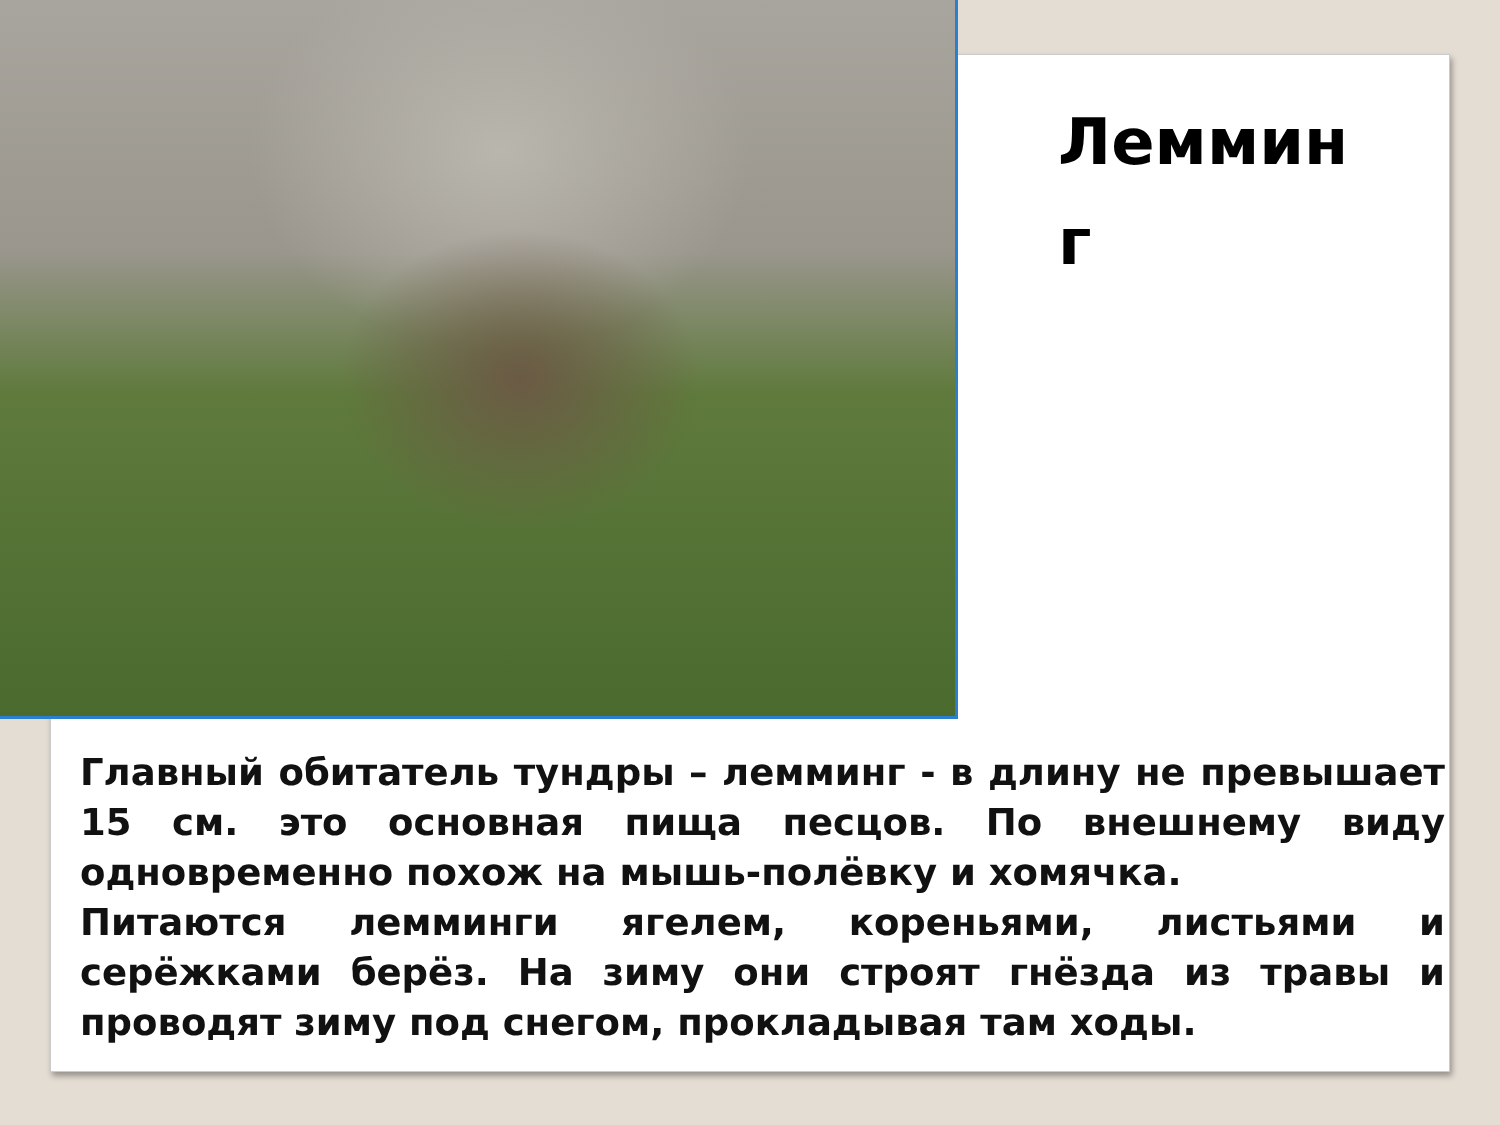Леммин г
Главный обитатель тундры – лемминг - в длину не превышает 15 см. это основная пища песцов. По внешнему виду одновременно похож на мышь-полёвку и хомячка.
Питаются лемминги ягелем, кореньями, листьями и серёжками берёз. На зиму они строят гнёзда из травы и проводят зиму под снегом, прокладывая там ходы.